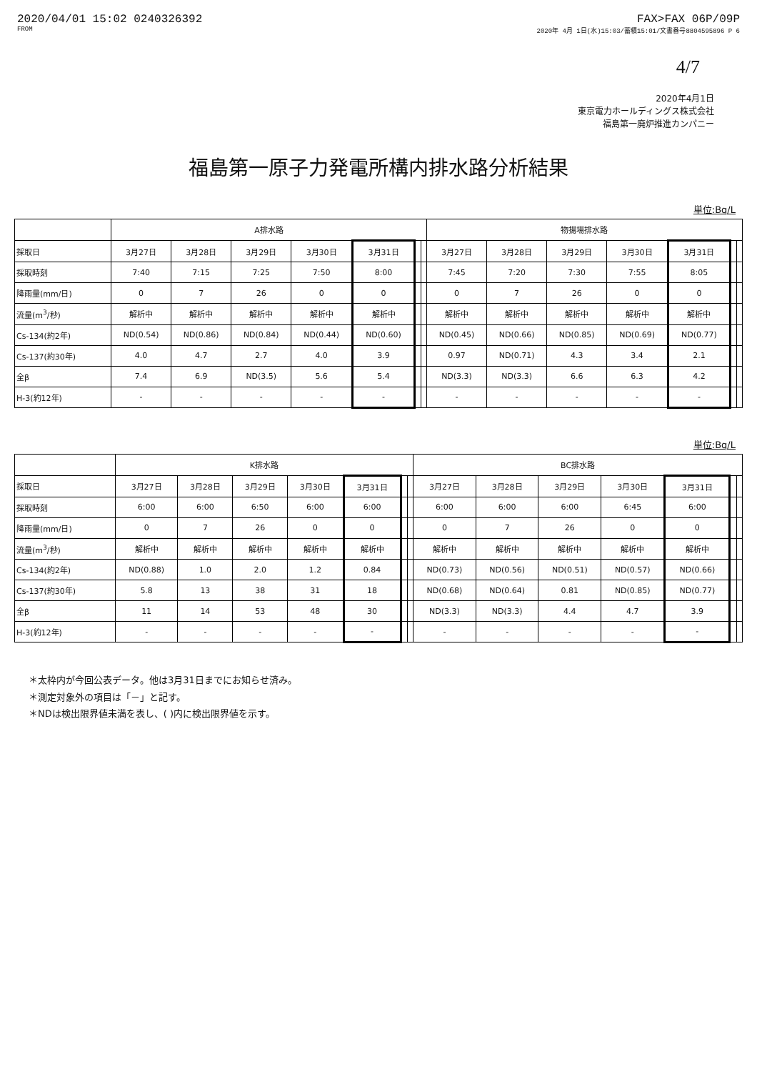2020/04/01 15:02 0240326392 FAX>FAX 06P/09P
FROM 2020年 4月 1日(水)15:03/蓄積15:01/文書番号8804595896 P 6
4/7
2020年4月1日
東京電力ホールディングス株式会社
福島第一廃炉推進カンパニー
福島第一原子力発電所構内排水路分析結果
単位:Bq/L
| | A排水路 | | | | | | | 物揚場排水路 | | | | | | |
| --- | --- | --- | --- | --- | --- | --- | --- | --- | --- | --- | --- | --- | --- | --- |
| 採取日 | 3月27日 | 3月28日 | 3月29日 | 3月30日 | 3月31日 | | | 3月27日 | 3月28日 | 3月29日 | 3月30日 | 3月31日 | | |
| 採取時刻 | 7:40 | 7:15 | 7:25 | 7:50 | 8:00 | | | 7:45 | 7:20 | 7:30 | 7:55 | 8:05 | | |
| 降雨量(mm/日) | 0 | 7 | 26 | 0 | 0 | | | 0 | 7 | 26 | 0 | 0 | | |
| 流量(m<sup>3</sup>/秒) | 解析中 | 解析中 | 解析中 | 解析中 | 解析中 | | | 解析中 | 解析中 | 解析中 | 解析中 | 解析中 | | |
| Cs-134(約2年) | ND(0.54) | ND(0.86) | ND(0.84) | ND(0.44) | ND(0.60) | | | ND(0.45) | ND(0.66) | ND(0.85) | ND(0.69) | ND(0.77) | | |
| Cs-137(約30年) | 4.0 | 4.7 | 2.7 | 4.0 | 3.9 | | | 0.97 | ND(0.71) | 4.3 | 3.4 | 2.1 | | |
| 全β | 7.4 | 6.9 | ND(3.5) | 5.6 | 5.4 | | | ND(3.3) | ND(3.3) | 6.6 | 6.3 | 4.2 | | |
| H-3(約12年) | - | - | - | - | - | | | - | - | - | - | - | | |
単位:Bq/L
| | K排水路 | | | | | | | BC排水路 | | | | | | |
| --- | --- | --- | --- | --- | --- | --- | --- | --- | --- | --- | --- | --- | --- | --- |
| 採取日 | 3月27日 | 3月28日 | 3月29日 | 3月30日 | 3月31日 | | | 3月27日 | 3月28日 | 3月29日 | 3月30日 | 3月31日 | | |
| 採取時刻 | 6:00 | 6:00 | 6:50 | 6:00 | 6:00 | | | 6:00 | 6:00 | 6:00 | 6:45 | 6:00 | | |
| 降雨量(mm/日) | 0 | 7 | 26 | 0 | 0 | | | 0 | 7 | 26 | 0 | 0 | | |
| 流量(m<sup>3</sup>/秒) | 解析中 | 解析中 | 解析中 | 解析中 | 解析中 | | | 解析中 | 解析中 | 解析中 | 解析中 | 解析中 | | |
| Cs-134(約2年) | ND(0.88) | 1.0 | 2.0 | 1.2 | 0.84 | | | ND(0.73) | ND(0.56) | ND(0.51) | ND(0.57) | ND(0.66) | | |
| Cs-137(約30年) | 5.8 | 13 | 38 | 31 | 18 | | | ND(0.68) | ND(0.64) | 0.81 | ND(0.85) | ND(0.77) | | |
| 全β | 11 | 14 | 53 | 48 | 30 | | | ND(3.3) | ND(3.3) | 4.4 | 4.7 | 3.9 | | |
| H-3(約12年) | - | - | - | - | - | | | - | - | - | - | - | | |
＊太枠内が今回公表データ。他は3月31日までにお知らせ済み。
＊測定対象外の項目は「－」と記す。
＊NDは検出限界値未満を表し、( )内に検出限界値を示す。